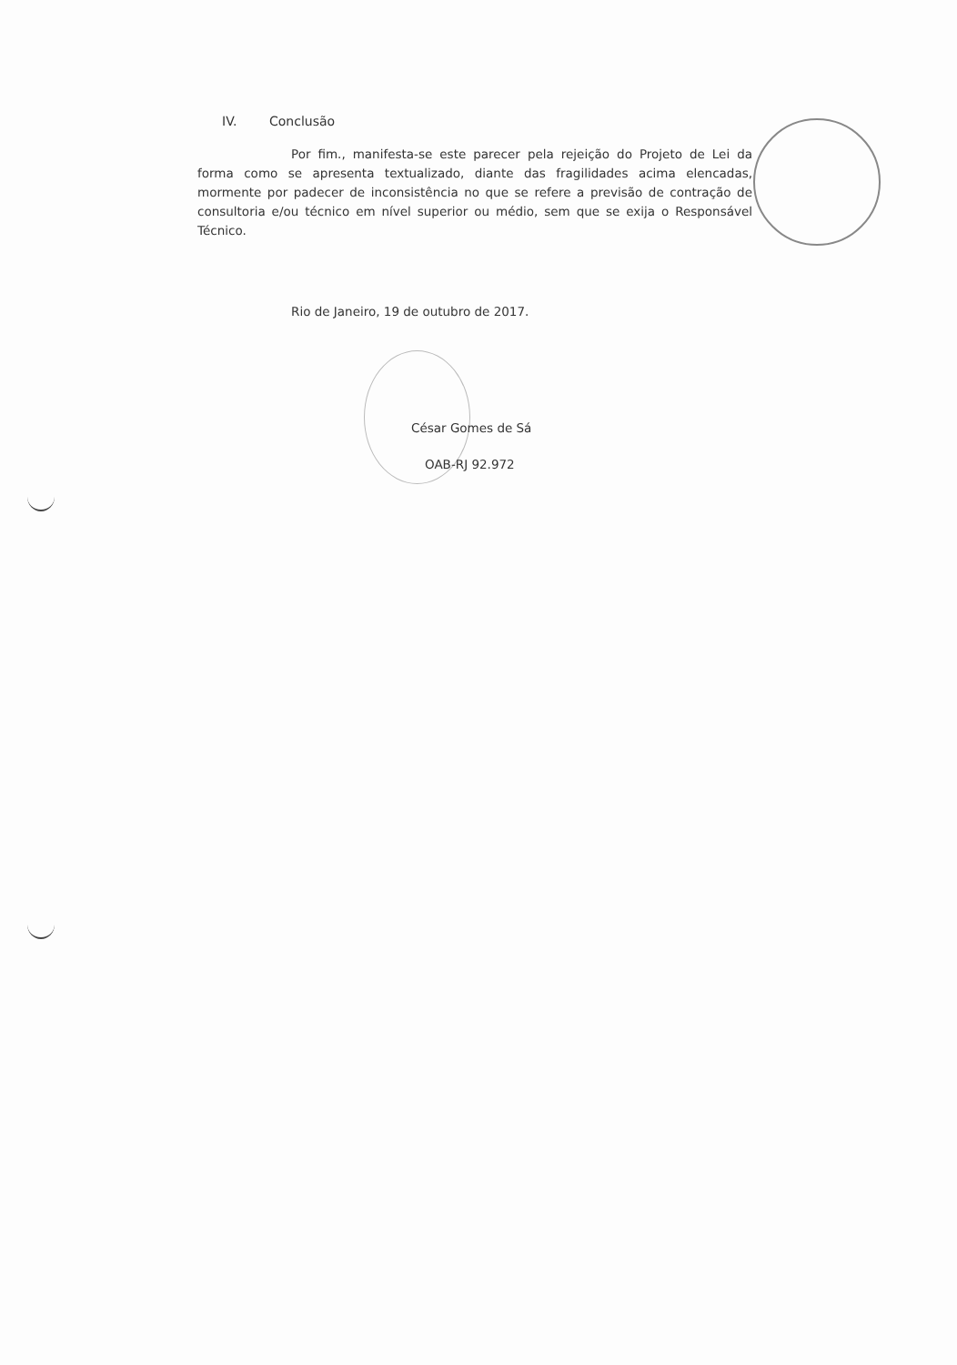IV. Conclusão
Por fim., manifesta-se este parecer pela rejeição do Projeto de Lei da forma como se apresenta textualizado, diante das fragilidades acima elencadas, mormente por padecer de inconsistência no que se refere a previsão de contração de consultoria e/ou técnico em nível superior ou médio, sem que se exija o Responsável Técnico.
Rio de Janeiro, 19 de outubro de 2017.
César Gomes de Sá
OAB-RJ 92.972